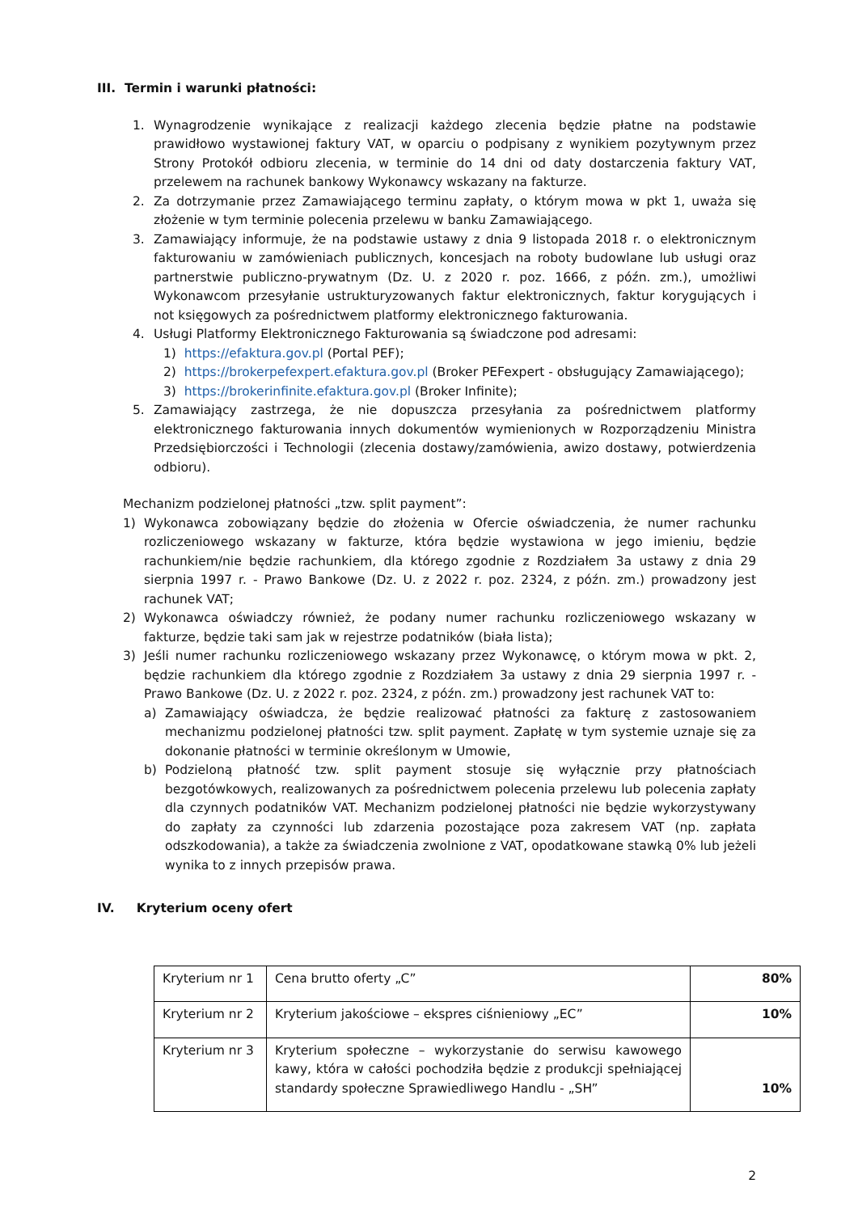III. Termin i warunki płatności:
1. Wynagrodzenie wynikające z realizacji każdego zlecenia będzie płatne na podstawie prawidłowo wystawionej faktury VAT, w oparciu o podpisany z wynikiem pozytywnym przez Strony Protokół odbioru zlecenia, w terminie do 14 dni od daty dostarczenia faktury VAT, przelewem na rachunek bankowy Wykonawcy wskazany na fakturze.
2. Za dotrzymanie przez Zamawiającego terminu zapłaty, o którym mowa w pkt 1, uważa się złożenie w tym terminie polecenia przelewu w banku Zamawiającego.
3. Zamawiający informuje, że na podstawie ustawy z dnia 9 listopada 2018 r. o elektronicznym fakturowaniu w zamówieniach publicznych, koncesjach na roboty budowlane lub usługi oraz partnerstwie publiczno-prywatnym (Dz. U. z 2020 r. poz. 1666, z późn. zm.), umożliwi Wykonawcom przesyłanie ustrukturyzowanych faktur elektronicznych, faktur korygujących i not księgowych za pośrednictwem platformy elektronicznego fakturowania.
4. Usługi Platformy Elektronicznego Fakturowania są świadczone pod adresami:
1) https://efaktura.gov.pl (Portal PEF);
2) https://brokerpefexpert.efaktura.gov.pl (Broker PEFexpert - obsługujący Zamawiającego);
3) https://brokerinfinite.efaktura.gov.pl (Broker Infinite);
5. Zamawiający zastrzega, że nie dopuszcza przesyłania za pośrednictwem platformy elektronicznego fakturowania innych dokumentów wymienionych w Rozporządzeniu Ministra Przedsiębiorczości i Technologii (zlecenia dostawy/zamówienia, awizo dostawy, potwierdzenia odbioru).
Mechanizm podzielonej płatności „tzw. split payment”:
1) Wykonawca zobowiązany będzie do złożenia w Ofercie oświadczenia, że numer rachunku rozliczeniowego wskazany w fakturze, która będzie wystawiona w jego imieniu, będzie rachunkiem/nie będzie rachunkiem, dla którego zgodnie z Rozdziałem 3a ustawy z dnia 29 sierpnia 1997 r. - Prawo Bankowe (Dz. U. z 2022 r. poz. 2324, z późn. zm.) prowadzony jest rachunek VAT;
2) Wykonawca oświadczy również, że podany numer rachunku rozliczeniowego wskazany w fakturze, będzie taki sam jak w rejestrze podatników (biała lista);
3) Jeśli numer rachunku rozliczeniowego wskazany przez Wykonawcę, o którym mowa w pkt. 2, będzie rachunkiem dla którego zgodnie z Rozdziałem 3a ustawy z dnia 29 sierpnia 1997 r. - Prawo Bankowe (Dz. U. z 2022 r. poz. 2324, z późn. zm.) prowadzony jest rachunek VAT to:
a) Zamawiający oświadcza, że będzie realizować płatności za fakturę z zastosowaniem mechanizmu podzielonej płatności tzw. split payment. Zapłatę w tym systemie uznaje się za dokonanie płatności w terminie określonym w Umowie,
b) Podzieloną płatność tzw. split payment stosuje się wyłącznie przy płatnościach bezgotówkowych, realizowanych za pośrednictwem polecenia przelewu lub polecenia zapłaty dla czynnych podatników VAT. Mechanizm podzielonej płatności nie będzie wykorzystywany do zapłaty za czynności lub zdarzenia pozostające poza zakresem VAT (np. zapłata odszkodowania), a także za świadczenia zwolnione z VAT, opodatkowane stawką 0% lub jeżeli wynika to z innych przepisów prawa.
IV. Kryterium oceny ofert
| Kryterium nr 1 | Cena brutto oferty „C” | 80% |
| Kryterium nr 2 | Kryterium jakościowe – ekspres ciśnieniowy „EC” | 10% |
| Kryterium nr 3 | Kryterium społeczne – wykorzystanie do serwisu kawowego kawy, która w całości pochodziła będzie z produkcji spełniającej standardy społeczne Sprawiedliwego Handlu - „SH” | 10% |
2